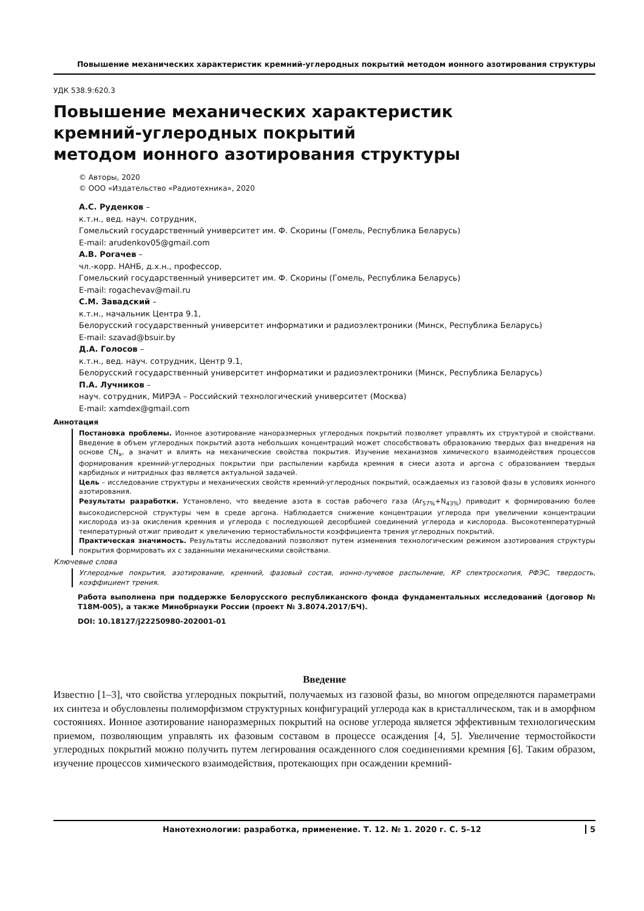Повышение механических характеристик кремний-углеродных покрытий методом ионного азотирования структуры
УДК 538.9:620.3
Повышение механических характеристик
кремний-углеродных покрытий
методом ионного азотирования структуры
© Авторы, 2020
© ООО «Издательство «Радиотехника», 2020
А.С. Руденков –
к.т.н., вед. науч. сотрудник,
Гомельский государственный университет им. Ф. Скорины (Гомель, Республика Беларусь)
E-mail: arudenkov05@gmail.com
А.В. Рогачев –
чл.-корр. НАНБ, д.х.н., профессор,
Гомельский государственный университет им. Ф. Скорины (Гомель, Республика Беларусь)
E-mail: rogachevav@mail.ru
С.М. Завадский –
к.т.н., начальник Центра 9.1,
Белорусский государственный университет информатики и радиоэлектроники (Минск, Республика Беларусь)
E-mail: szavad@bsuir.by
Д.А. Голосов –
к.т.н., вед. науч. сотрудник, Центр 9.1,
Белорусский государственный университет информатики и радиоэлектроники (Минск, Республика Беларусь)
П.А. Лучников –
науч. сотрудник, МИРЭА – Российский технологический университет (Москва)
E-mail: xamdex@gmail.com
Аннотация
Постановка проблемы. Ионное азотирование наноразмерных углеродных покрытий позволяет управлять их структурой и свойствами. Введение в объем углеродных покрытий азота небольших концентраций может способствовать образованию твердых фаз внедрения на основе CN<sub>x</sub>, а значит и влиять на механические свойства покрытия. Изучение механизмов химического взаимодействия процессов формирования кремний-углеродных покрытии при распылении карбида кремния в смеси азота и аргона с образованием твердых карбидных и нитридных фаз является актуальной задачей.
Цель – исследование структуры и механических свойств кремний-углеродных покрытий, осаждаемых из газовой фазы в условиях ионного азотирования.
Результаты разработки. Установлено, что введение азота в состав рабочего газа (Ar<sub>57%</sub>+N<sub>43%</sub>) приводит к формированию более высокодисперсной структуры чем в среде аргона. Наблюдается снижение концентрации углерода при увеличении концентрации кислорода из-за окисления кремния и углерода с последующей десорбцией соединений углерода и кислорода. Высокотемпературный температурный отжиг приводит к увеличению термостабильности коэффициента трения углеродных покрытий.
Практическая значимость. Результаты исследований позволяют путем изменения технологическим режимом азотирования структуры покрытия формировать их с заданными механическими свойствами.
Ключевые слова
Углеродные покрытия, азотирование, кремний, фазовый состав, ионно-лучевое распыление, КР спектроскопия, РФЭС, твердость, коэффициент трения.
Работа выполнена при поддержке Белорусского республиканского фонда фундаментальных исследований (договор № Т18М-005), а также Минобрнауки России (проект № 3.8074.2017/БЧ).
DOI: 10.18127/j22250980-202001-01
Введение
Известно [1–3], что свойства углеродных покрытий, получаемых из газовой фазы, во многом определяются параметрами их синтеза и обусловлены полиморфизмом структурных конфигураций углерода как в кристаллическом, так и в аморфном состояниях. Ионное азотирование наноразмерных покрытий на основе углерода является эффективным технологическим приемом, позволяющим управлять их фазовым составом в процессе осаждения [4, 5]. Увеличение термостойкости углеродных покрытий можно получить путем легирования осажденного слоя соединениями кремния [6]. Таким образом, изучение процессов химического взаимодействия, протекающих при осаждении кремний-
Нанотехнологии: разработка, применение. Т. 12. № 1. 2020 г. С. 5–12 5